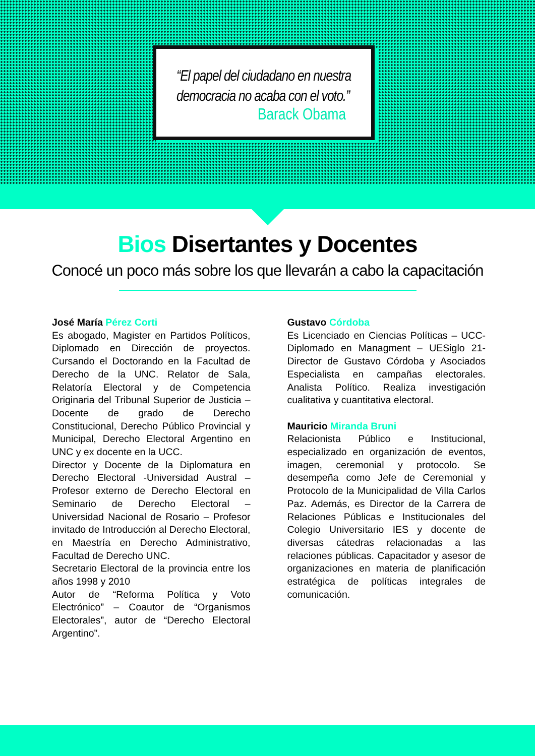“El papel del ciudadano en nuestra democracia no acaba con el voto.”
Barack Obama
Bios Disertantes y Docentes
Conocé un poco más sobre los que llevarán a cabo la capacitación
José María Pérez Corti
Es abogado, Magister en Partidos Políticos, Diplomado en Dirección de proyectos. Cursando el Doctorando en la Facultad de Derecho de la UNC. Relator de Sala, Relatoría Electoral y de Competencia Originaria del Tribunal Superior de Justicia – Docente de grado de Derecho Constitucional, Derecho Público Provincial y Municipal, Derecho Electoral Argentino en UNC y ex docente en la UCC.
Director y Docente de la Diplomatura en Derecho Electoral -Universidad Austral – Profesor externo de Derecho Electoral en Seminario de Derecho Electoral – Universidad Nacional de Rosario – Profesor invitado de Introducción al Derecho Electoral, en Maestría en Derecho Administrativo, Facultad de Derecho UNC.
Secretario Electoral de la provincia entre los años 1998 y 2010
Autor de “Reforma Política y Voto Electrónico” – Coautor de “Organismos Electorales”, autor de “Derecho Electoral Argentino”.
Gustavo Córdoba
Es Licenciado en Ciencias Políticas – UCC- Diplomado en Managment – UESiglo 21- Director de Gustavo Córdoba y Asociados Especialista en campañas electorales. Analista Político. Realiza investigación cualitativa y cuantitativa electoral.
Mauricio Miranda Bruni
Relacionista Público e Institucional, especializado en organización de eventos, imagen, ceremonial y protocolo. Se desempeña como Jefe de Ceremonial y Protocolo de la Municipalidad de Villa Carlos Paz. Además, es Director de la Carrera de Relaciones Públicas e Institucionales del Colegio Universitario IES y docente de diversas cátedras relacionadas a las relaciones públicas. Capacitador y asesor de organizaciones en materia de planificación estratégica de políticas integrales de comunicación.